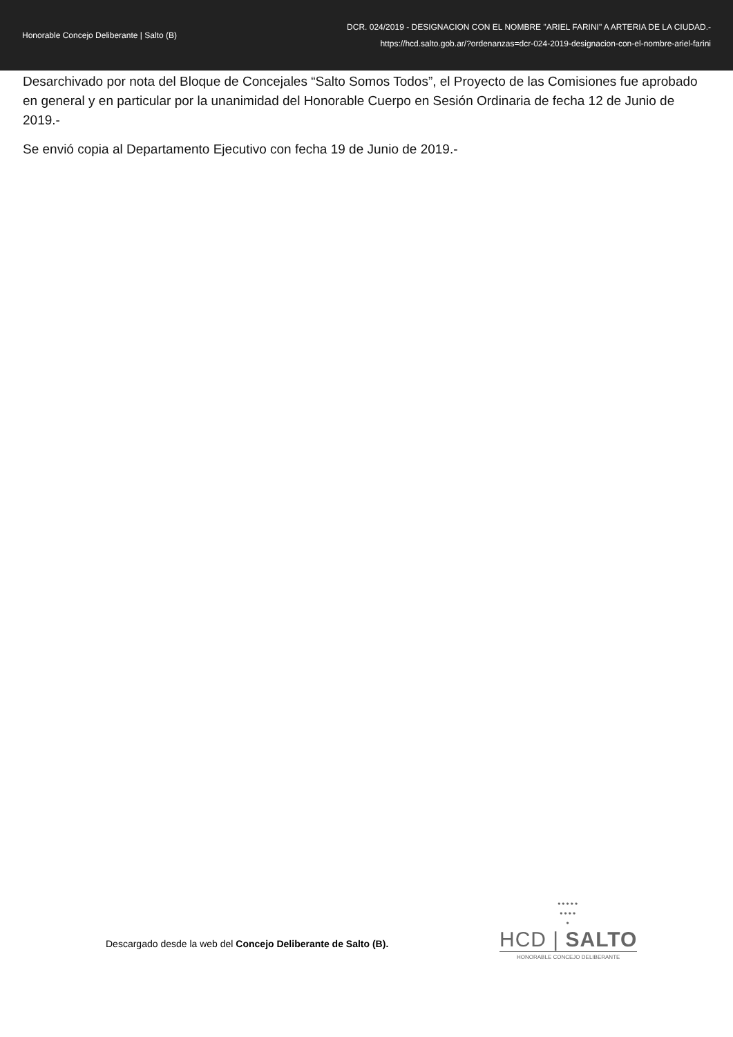Honorable Concejo Deliberante | Salto (B)
DCR. 024/2019 - DESIGNACION CON EL NOMBRE "ARIEL FARINI" A ARTERIA DE LA CIUDAD.-
https://hcd.salto.gob.ar/?ordenanzas=dcr-024-2019-designacion-con-el-nombre-ariel-farini
Desarchivado por nota del Bloque de Concejales “Salto Somos Todos”, el Proyecto de las Comisiones fue aprobado en general y en particular por la unanimidad del Honorable Cuerpo en Sesión Ordinaria de fecha 12 de Junio de 2019.-
Se envió copia al Departamento Ejecutivo con fecha 19 de Junio de 2019.-
Descargado desde la web del Concejo Deliberante de Salto (B).
•••••
••••
•
HCD | SALTO
HONORABLE CONCEJO DELIBERANTE